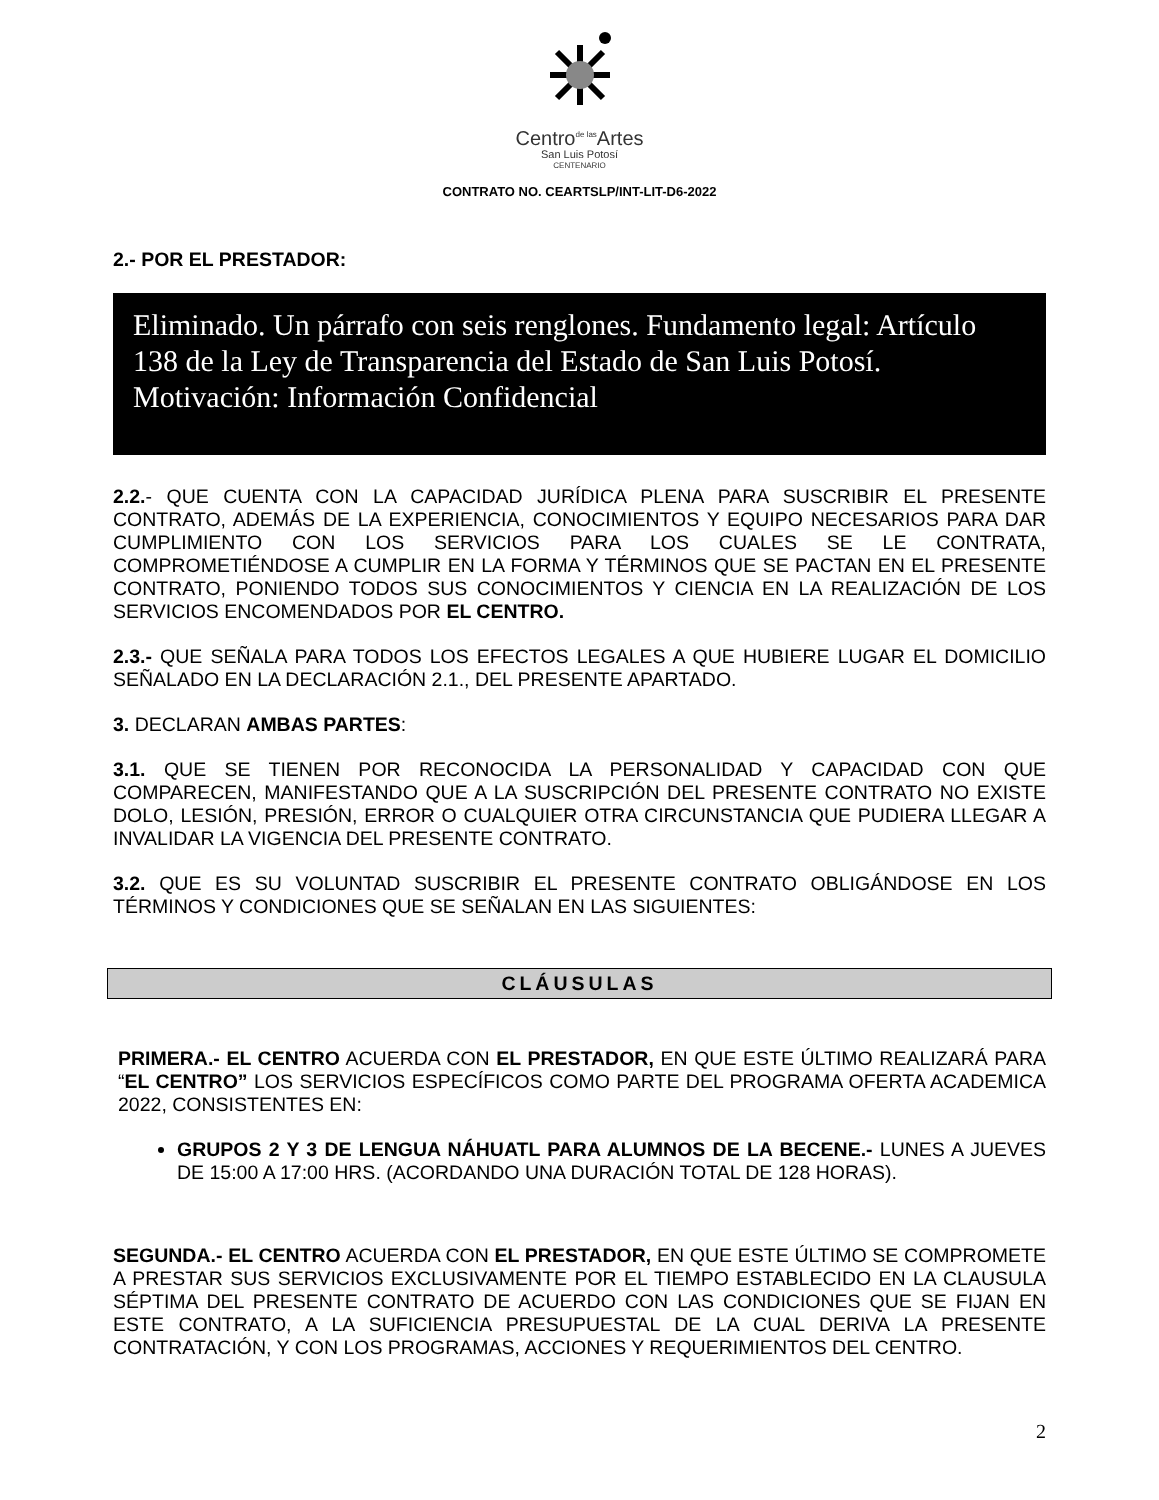Centro<sup>de las</sup>Artes
San Luis Potosí
CENTENARIO
CONTRATO NO. CEARTSLP/INT-LIT-D6-2022
2.- POR EL PRESTADOR:
Eliminado. Un párrafo con seis renglones. Fundamento legal: Artículo 138 de la Ley de Transparencia del Estado de San Luis Potosí. Motivación: Información Confidencial
2.2.- QUE CUENTA CON LA CAPACIDAD JURÍDICA PLENA PARA SUSCRIBIR EL PRESENTE CONTRATO, ADEMÁS DE LA EXPERIENCIA, CONOCIMIENTOS Y EQUIPO NECESARIOS PARA DAR CUMPLIMIENTO CON LOS SERVICIOS PARA LOS CUALES SE LE CONTRATA, COMPROMETIÉNDOSE A CUMPLIR EN LA FORMA Y TÉRMINOS QUE SE PACTAN EN EL PRESENTE CONTRATO, PONIENDO TODOS SUS CONOCIMIENTOS Y CIENCIA EN LA REALIZACIÓN DE LOS SERVICIOS ENCOMENDADOS POR EL CENTRO.
2.3.- QUE SEÑALA PARA TODOS LOS EFECTOS LEGALES A QUE HUBIERE LUGAR EL DOMICILIO SEÑALADO EN LA DECLARACIÓN 2.1., DEL PRESENTE APARTADO.
3. DECLARAN AMBAS PARTES:
3.1. QUE SE TIENEN POR RECONOCIDA LA PERSONALIDAD Y CAPACIDAD CON QUE COMPARECEN, MANIFESTANDO QUE A LA SUSCRIPCIÓN DEL PRESENTE CONTRATO NO EXISTE DOLO, LESIÓN, PRESIÓN, ERROR O CUALQUIER OTRA CIRCUNSTANCIA QUE PUDIERA LLEGAR A INVALIDAR LA VIGENCIA DEL PRESENTE CONTRATO.
3.2. QUE ES SU VOLUNTAD SUSCRIBIR EL PRESENTE CONTRATO OBLIGÁNDOSE EN LOS TÉRMINOS Y CONDICIONES QUE SE SEÑALAN EN LAS SIGUIENTES:
CLÁUSULAS
PRIMERA.- EL CENTRO ACUERDA CON EL PRESTADOR, EN QUE ESTE ÚLTIMO REALIZARÁ PARA “EL CENTRO” LOS SERVICIOS ESPECÍFICOS COMO PARTE DEL PROGRAMA OFERTA ACADEMICA 2022, CONSISTENTES EN:
GRUPOS 2 Y 3 DE LENGUA NÁHUATL PARA ALUMNOS DE LA BECENE.- LUNES A JUEVES DE 15:00 A 17:00 HRS. (ACORDANDO UNA DURACIÓN TOTAL DE 128 HORAS).
SEGUNDA.- EL CENTRO ACUERDA CON EL PRESTADOR, EN QUE ESTE ÚLTIMO SE COMPROMETE A PRESTAR SUS SERVICIOS EXCLUSIVAMENTE POR EL TIEMPO ESTABLECIDO EN LA CLAUSULA SÉPTIMA DEL PRESENTE CONTRATO DE ACUERDO CON LAS CONDICIONES QUE SE FIJAN EN ESTE CONTRATO, A LA SUFICIENCIA PRESUPUESTAL DE LA CUAL DERIVA LA PRESENTE CONTRATACIÓN, Y CON LOS PROGRAMAS, ACCIONES Y REQUERIMIENTOS DEL CENTRO.
2